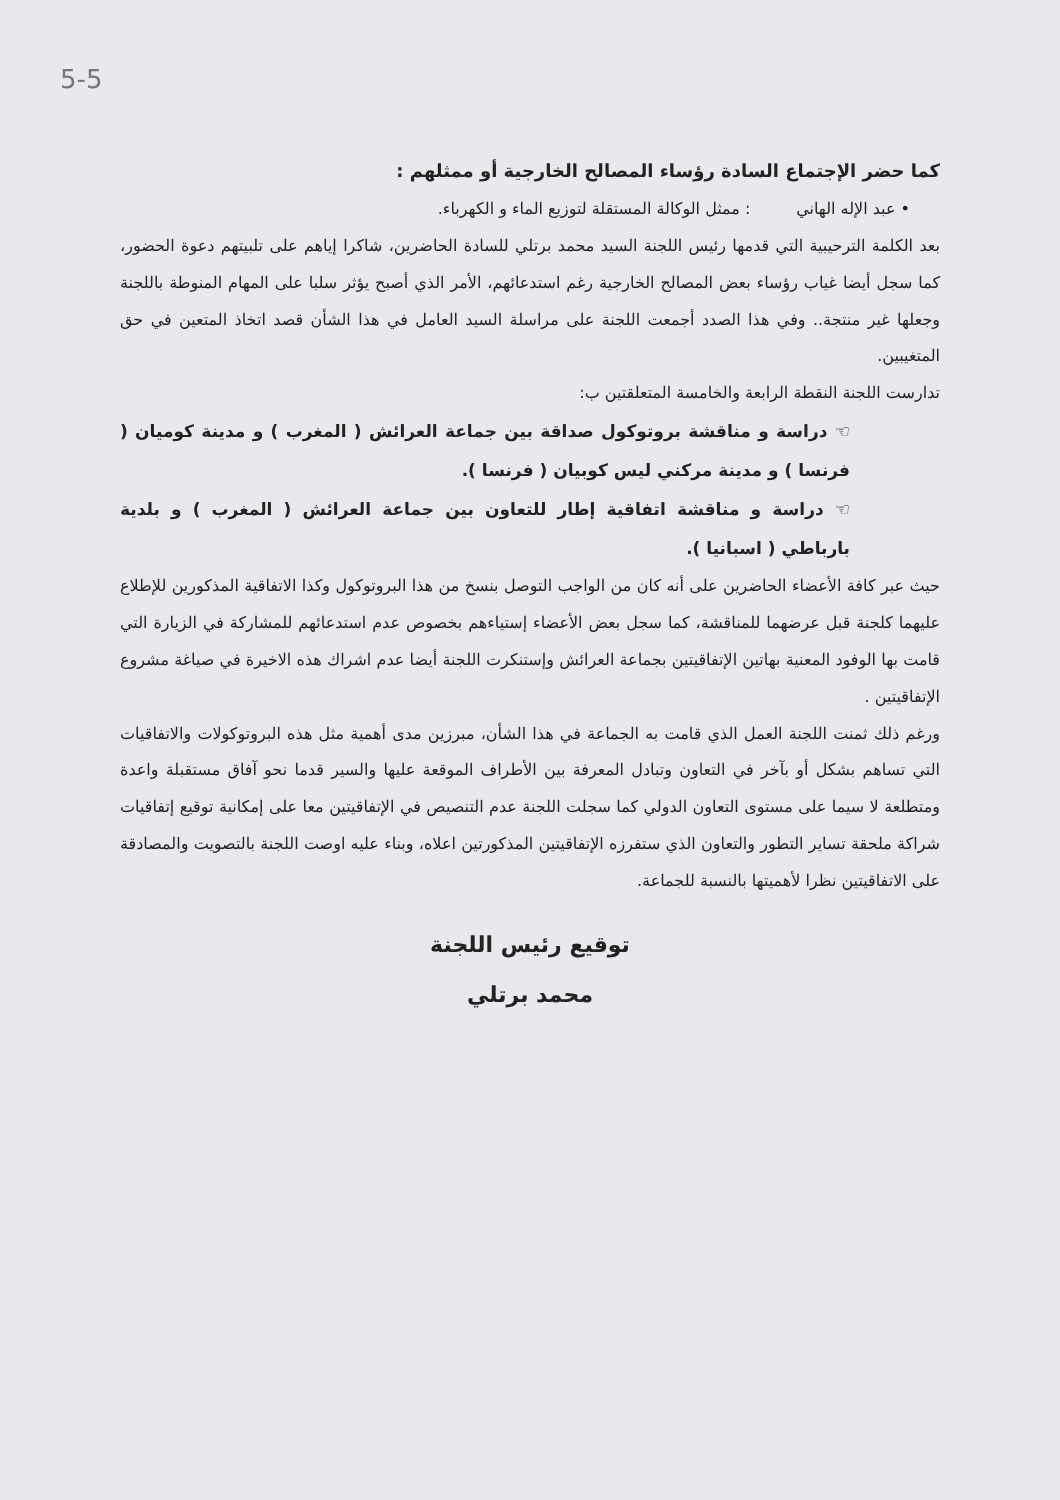5-5
كما حضر الإجتماع السادة رؤساء المصالح الخارجية أو ممثلهم :
• عبد الإله الهاني : ممثل الوكالة المستقلة لتوزيع الماء و الكهرباء.
بعد الكلمة الترحيبية التي قدمها رئيس اللجنة السيد محمد برتلي للسادة الحاضرين، شاكرا إياهم على تلبيتهم دعوة الحضور، كما سجل أيضا غياب رؤساء بعض المصالح الخارجية رغم استدعائهم، الأمر الذي أصبح يؤثر سلبا على المهام المنوطة باللجنة وجعلها غير منتجة.. وفي هذا الصدد أجمعت اللجنة على مراسلة السيد العامل في هذا الشأن قصد اتخاذ المتعين في حق المتغيبين.
تدارست اللجنة النقطة الرابعة والخامسة المتعلقتين ب:
☜ دراسة و مناقشة بروتوكول صداقة بين جماعة العرائش ( المغرب ) و مدينة كوميان ( فرنسا ) و مدينة مركني ليس كوبيان ( فرنسا ).
☜ دراسة و مناقشة اتفاقية إطار للتعاون بين جماعة العرائش ( المغرب ) و بلدية بارباطي ( اسبانيا ).
حيث عبر كافة الأعضاء الحاضرين على أنه كان من الواجب التوصل بنسخ من هذا البروتوكول وكذا الاتفاقية المذكورين للإطلاع عليهما كلجنة قبل عرضهما للمناقشة، كما سجل بعض الأعضاء إستياءهم بخصوص عدم استدعائهم للمشاركة في الزيارة التي قامت بها الوفود المعنية بهاتين الإتفاقيتين بجماعة العرائش وإستنكرت اللجنة أيضا عدم اشراك هذه الاخيرة في صياغة مشروع الإتفاقيتين .
ورغم ذلك ثمنت اللجنة العمل الذي قامت به الجماعة في هذا الشأن، مبرزين مدى أهمية مثل هذه البروتوكولات والاتفاقيات التي تساهم بشكل أو بآخر في التعاون وتبادل المعرفة بين الأطراف الموقعة عليها والسير قدما نحو آفاق مستقبلة واعدة ومتطلعة لا سيما على مستوى التعاون الدولي كما سجلت اللجنة عدم التنصيص في الإتفاقيتين معا على إمكانية توقيع إتفاقيات شراكة ملحقة تساير التطور والتعاون الذي ستفرزه الإتفاقيتين المذكورتين اعلاه، وبناء عليه اوصت اللجنة بالتصويت والمصادقة على الاتفاقيتين نظرا لأهميتها بالنسبة للجماعة.
توقيع رئيس اللجنة
محمد برتلي